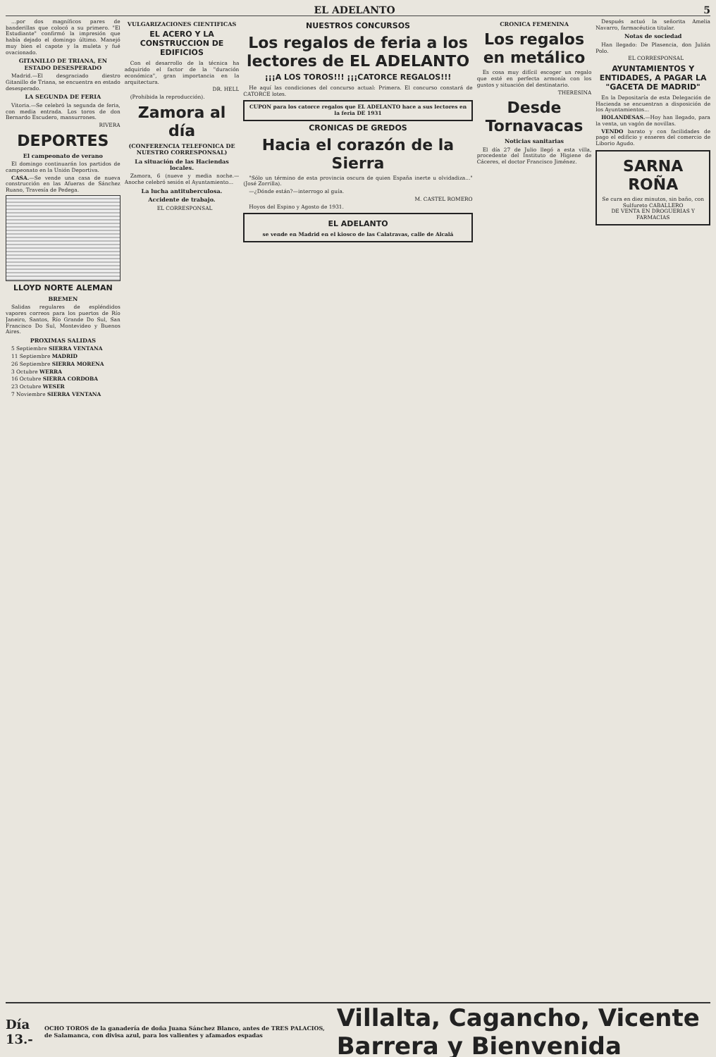EL ADELANTO 5
...por dos magníficos pares de banderillas que colocó a su primero. "El Estudiante" confirmó la impresión que había dejado el domingo último. Manejó muy bien el capote y la muleta y fué ovacionado.
GITANILLO DE TRIANA, EN ESTADO DESESPERADO
Madrid.—El desgraciado diestro Gitanillo de Triana, se encuentra en estado desesperado.
LA SEGUNDA DE FERIA
Vitoria.—Se celebró la segunda de feria, con media entrada. Los toros de don Bernardo Escudero, mansurrones.
RIVERA
DEPORTES
El campeonato de verano
El domingo continuarán los partidos de campeonato en la Unión Deportiva.
CASA.—Se vende una casa de nueva construcción en las Afueras de Sánchez Ruano, Travesía de Pedega.
LLOYD NORTE ALEMAN
BREMEN
Salidas regulares de espléndidos vapores correos para los puertos de Río Janeiro, Santos, Río Grande Do Sul, San Francisco Do Sul, Montevideo y Buenos Aires.
PROXIMAS SALIDAS
5 Septiembre SIERRA VENTANA
11 Septiembre MADRID
26 Septiembre SIERRA MORENA
3 Octubre WERRA
16 Octubre SIERRA CORDOBA
23 Octubre WESER
7 Noviembre SIERRA VENTANA
VULGARIZACIONES CIENTIFICAS
EL ACERO Y LA CONSTRUCCION DE EDIFICIOS
Con el desarrollo de la técnica ha adquirido el factor de la "duración económica", gran importancia en la arquitectura.
DR. HELL
(Prohibida la reproducción).
Zamora al día
(CONFERENCIA TELEFONICA DE NUESTRO CORRESPONSAL)
La situación de las Haciendas locales.
Zamora, 6 (nueve y media noche.—Anoche celebró sesión el Ayuntamiento...
La lucha antituberculosa.
Accidente de trabajo.
EL CORRESPONSAL
NUESTROS CONCURSOS
Los regalos de feria a los lectores de EL ADELANTO
¡¡¡A LOS TOROS!!! ¡¡¡CATORCE REGALOS!!!
He aquí las condiciones del concurso actual: Primera. El concurso constará de CATORCE lotes.
CUPON para los catorce regalos que EL ADELANTO hace a sus lectores en la feria DE 1931
CRONICAS DE GREDOS
Hacia el corazón de la Sierra
"Sólo un término de esta provincia oscura de quien España inerte u olvidadiza..." (José Zorrilla).
—¿Dónde están?—interrogo al guía.
M. CASTEL ROMERO
Hoyos del Espino y Agosto de 1931.
EL ADELANTO
se vende en Madrid en el kiosco de las Calatravas, calle de Alcalá
CRONICA FEMENINA
Los regalos en metálico
Es cosa muy difícil escoger un regalo que esté en perfecta armonía con los gustos y situación del destinatario.
THERESINA
Desde Tornavacas
Noticias sanitarias
El día 27 de Julio llegó a esta villa, procedente del Instituto de Higiene de Cáceres, el doctor Francisco Jiménez.
Después actuó la señorita Amelia Navarro, farmacéutica titular.
Notas de sociedad
Han llegado: De Plasencia, don Julián Polo.
EL CORRESPONSAL
AYUNTAMIENTOS Y ENTIDADES, A PAGAR LA "GACETA DE MADRID"
En la Depositaría de esta Delegación de Hacienda se encuentran a disposición de los Ayuntamientos...
HOLANDESAS.—Hoy han llegado, para la venta, un vagón de novillas.
VENDO barato y con facilidades de pago el edificio y enseres del comercio de Liborio Agudo.
SARNA ROÑA
Se cura en diez minutos, sin baño, con Sulfureto CABALLERO
DE VENTA EN DROGUERIAS Y FARMACIAS
Día 13.- OCHO TOROS de la ganadería de doña Juana Sánchez Blanco, antes de TRES PALACIOS, de Salamanca, con divisa azul, para los valientes y afamados espadas Villalta, Cagancho, Vicente Barrera y Bienvenida